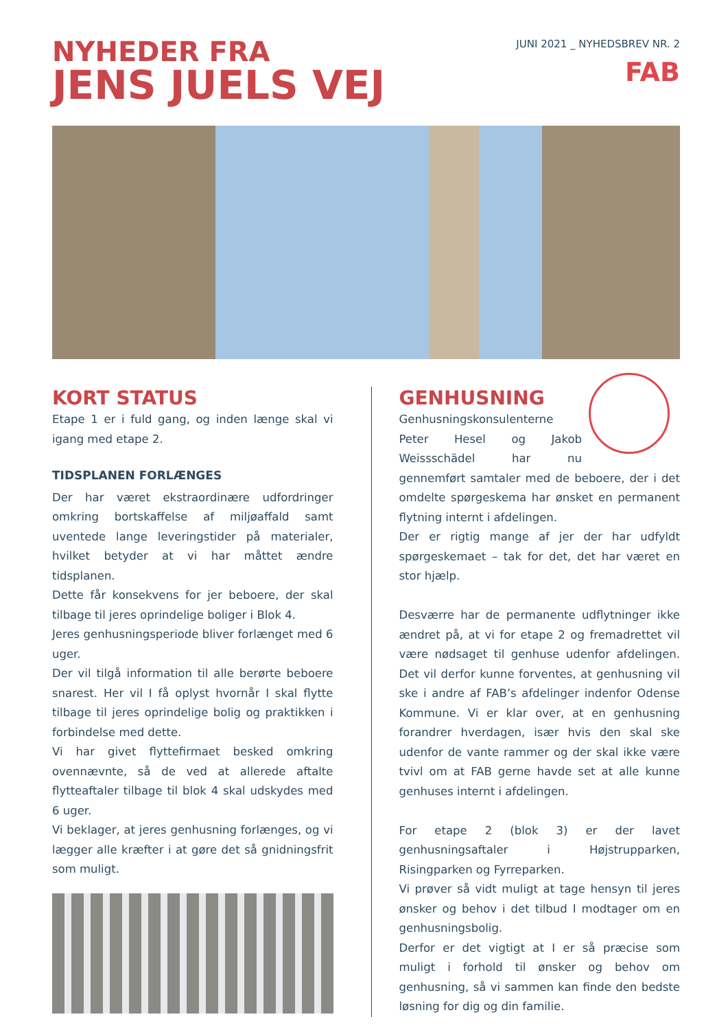NYHEDER FRA
JENS JUELS VEJ
JUNI 2021 _ NYHEDSBREV NR. 2
FAB
KORT STATUS
Etape 1 er i fuld gang, og inden længe skal vi igang med etape 2.
TIDSPLANEN FORLÆNGES
Der har været ekstraordinære udfordringer omkring bortskaffelse af miljøaffald samt uventede lange leveringstider på materialer, hvilket betyder at vi har måttet ændre tidsplanen.
Dette får konsekvens for jer beboere, der skal tilbage til jeres oprindelige boliger i Blok 4.
Jeres genhusningsperiode bliver forlænget med 6 uger.
Der vil tilgå information til alle berørte beboere snarest. Her vil I få oplyst hvornår I skal flytte tilbage til jeres oprindelige bolig og praktikken i forbindelse med dette.
Vi har givet flyttefirmaet besked omkring ovennævnte, så de ved at allerede aftalte flytteaftaler tilbage til blok 4 skal udskydes med 6 uger.
Vi beklager, at jeres genhusning forlænges, og vi lægger alle kræfter i at gøre det så gnidningsfrit som muligt.
GENHUSNING
Genhusningskonsulenterne Peter Hesel og Jakob Weissschädel har nu gennemført samtaler med de beboere, der i det omdelte spørgeskema har ønsket en permanent flytning internt i afdelingen.
Der er rigtig mange af jer der har udfyldt spørgeskemaet – tak for det, det har været en stor hjælp.
Desværre har de permanente udflytninger ikke ændret på, at vi for etape 2 og fremadrettet vil være nødsaget til genhuse udenfor afdelingen. Det vil derfor kunne forventes, at genhusning vil ske i andre af FAB’s afdelinger indenfor Odense Kommune. Vi er klar over, at en genhusning forandrer hverdagen, især hvis den skal ske udenfor de vante rammer og der skal ikke være tvivl om at FAB gerne havde set at alle kunne genhuses internt i afdelingen.
For etape 2 (blok 3) er der lavet genhusningsaftaler i Højstrupparken, Risingparken og Fyrreparken.
Vi prøver så vidt muligt at tage hensyn til jeres ønsker og behov i det tilbud I modtager om en genhusningsbolig.
Derfor er det vigtigt at I er så præcise som muligt i forhold til ønsker og behov om genhusning, så vi sammen kan finde den bedste løsning for dig og din familie.